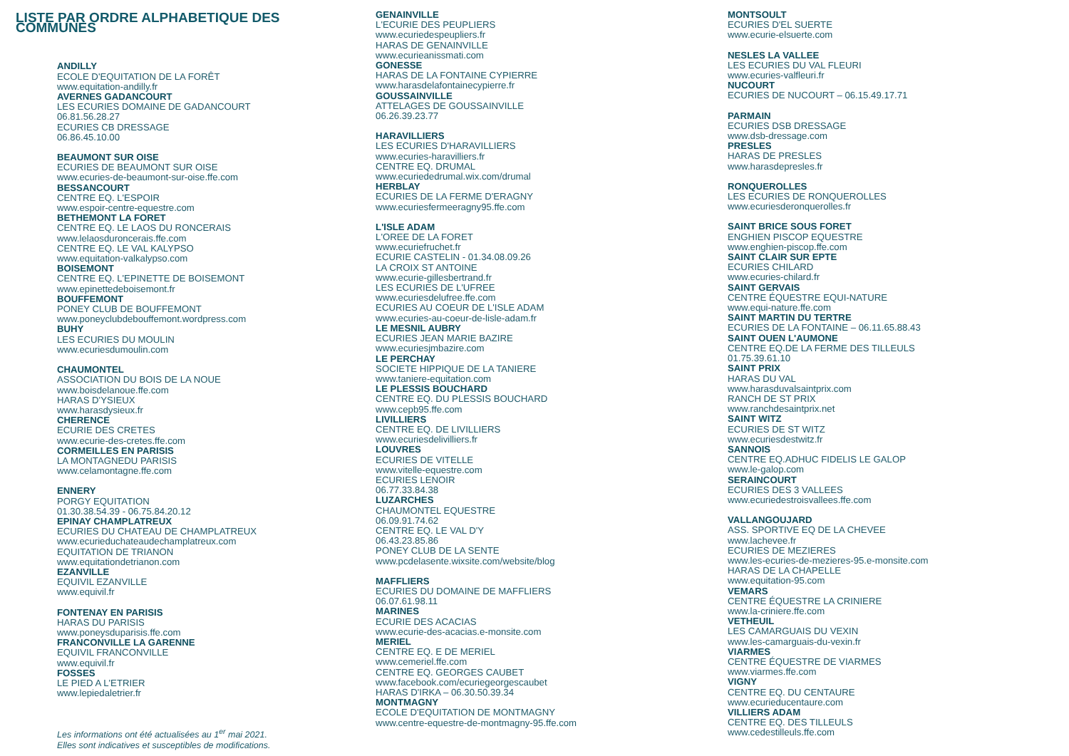LISTE PAR ORDRE ALPHABETIQUE DES COMMUNES
ANDILLY
ECOLE D'EQUITATION DE LA FORÊT
www.equitation-andilly.fr
AVERNES GADANCOURT
LES ECURIES DOMAINE DE GADANCOURT
06.81.56.28.27
ECURIES CB DRESSAGE
06.86.45.10.00
BEAUMONT SUR OISE
ECURIES DE BEAUMONT SUR OISE
www.ecuries-de-beaumont-sur-oise.ffe.com
BESSANCOURT
CENTRE EQ. L'ESPOIR
www.espoir-centre-equestre.com
BETHEMONT LA FORET
CENTRE EQ. LE LAOS DU RONCERAIS
www.lelaosduroncerais.ffe.com
CENTRE EQ. LE VAL KALYPSO
www.equitation-valkalypso.com
BOISEMONT
CENTRE EQ. L'EPINETTE DE BOISEMONT
www.epinettedeboisemont.fr
BOUFFEMONT
PONEY CLUB DE BOUFFEMONT
www.poneyclubdebouffemont.wordpress.com
BUHY
LES ECURIES DU MOULIN
www.ecuriesdumoulin.com
CHAUMONTEL
ASSOCIATION DU BOIS DE LA NOUE
www.boisdelanoue.ffe.com
HARAS D'YSIEUX
www.harasdysieux.fr
CHERENCE
ECURIE DES CRETES
www.ecurie-des-cretes.ffe.com
CORMEILLES EN PARISIS
LA MONTAGNEDU PARISIS
www.celamontagne.ffe.com
ENNERY
PORGY EQUITATION
01.30.38.54.39 - 06.75.84.20.12
EPINAY CHAMPLATREUX
ECURIES DU CHATEAU DE CHAMPLATREUX
www.ecurieduchateaudechamplatreux.com
EQUITATION DE TRIANON
www.equitationdetrianon.com
EZANVILLE
EQUIVIL EZANVILLE
www.equivil.fr
FONTENAY EN PARISIS
HARAS DU PARISIS
www.poneysduparisis.ffe.com
FRANCONVILLE LA GARENNE
EQUIVIL FRANCONVILLE
www.equivil.fr
FOSSES
LE PIED A L'ETRIER
www.lepiedaletrier.fr
Les informations ont été actualisées au 1<sup>er</sup> mai 2021.
Elles sont indicatives et susceptibles de modifications.
GENAINVILLE
L'ECURIE DES PEUPLIERS
www.ecuriedespeupliers.fr
HARAS DE GENAINVILLE
www.ecurieanissmati.com
GONESSE
HARAS DE LA FONTAINE CYPIERRE
www.harasdelafontainecypierre.fr
GOUSSAINVILLE
ATTELAGES DE GOUSSAINVILLE
06.26.39.23.77
HARAVILLIERS
LES ECURIES D'HARAVILLIERS
www.ecuries-haravilliers.fr
CENTRE EQ. DRUMAL
www.ecuriededrumal.wix.com/drumal
HERBLAY
ECURIES DE LA FERME D'ERAGNY
www.ecuriesfermeeragny95.ffe.com
L'ISLE ADAM
L'OREE DE LA FORET
www.ecuriefruchet.fr
ECURIE CASTELIN - 01.34.08.09.26
LA CROIX ST ANTOINE
www.ecurie-gillesbertrand.fr
LES ECURIES DE L'UFREE
www.ecuriesdelufree.ffe.com
ECURIES AU COEUR DE L'ISLE ADAM
www.ecuries-au-coeur-de-lisle-adam.fr
LE MESNIL AUBRY
ECURIES JEAN MARIE BAZIRE
www.ecuriesjmbazire.com
LE PERCHAY
SOCIETE HIPPIQUE DE LA TANIERE
www.taniere-equitation.com
LE PLESSIS BOUCHARD
CENTRE EQ. DU PLESSIS BOUCHARD
www.cepb95.ffe.com
LIVILLIERS
CENTRE EQ. DE LIVILLIERS
www.ecuriesdelivilliers.fr
LOUVRES
ECURIES DE VITELLE
www.vitelle-equestre.com
ECURIES LENOIR
06.77.33.84.38
LUZARCHES
CHAUMONTEL EQUESTRE
06.09.91.74.62
CENTRE EQ. LE VAL D'Y
06.43.23.85.86
PONEY CLUB DE LA SENTE
www.pcdelasente.wixsite.com/website/blog
MAFFLIERS
ECURIES DU DOMAINE DE MAFFLIERS
06.07.61.98.11
MARINES
ECURIE DES ACACIAS
www.ecurie-des-acacias.e-monsite.com
MERIEL
CENTRE EQ. E DE MERIEL
www.cemeriel.ffe.com
CENTRE EQ. GEORGES CAUBET
www.facebook.com/ecuriegeorgescaubet
HARAS D'IRKA – 06.30.50.39.34
MONTMAGNY
ECOLE D'EQUITATION DE MONTMAGNY
www.centre-equestre-de-montmagny-95.ffe.com
MONTSOULT
ECURIES D'EL SUERTE
www.ecurie-elsuerte.com
NESLES LA VALLEE
LES ECURIES DU VAL FLEURI
www.ecuries-valfleuri.fr
NUCOURT
ECURIES DE NUCOURT – 06.15.49.17.71
PARMAIN
ECURIES DSB DRESSAGE
www.dsb-dressage.com
PRESLES
HARAS DE PRESLES
www.harasdepresles.fr
RONQUEROLLES
LES ECURIES DE RONQUEROLLES
www.ecuriesderonquerolles.fr
SAINT BRICE SOUS FORET
ENGHIEN PISCOP EQUESTRE
www.enghien-piscop.ffe.com
SAINT CLAIR SUR EPTE
ECURIES CHILARD
www.ecuries-chilard.fr
SAINT GERVAIS
CENTRE ÉQUESTRE EQUI-NATURE
www.equi-nature.ffe.com
SAINT MARTIN DU TERTRE
ECURIES DE LA FONTAINE – 06.11.65.88.43
SAINT OUEN L'AUMONE
CENTRE EQ.DE LA FERME DES TILLEULS
01.75.39.61.10
SAINT PRIX
HARAS DU VAL
www.harasduvalsaintprix.com
RANCH DE ST PRIX
www.ranchdesaintprix.net
SAINT WITZ
ECURIES DE ST WITZ
www.ecuriesdestwitz.fr
SANNOIS
CENTRE EQ.ADHUC FIDELIS LE GALOP
www.le-galop.com
SERAINCOURT
ECURIES DES 3 VALLEES
www.ecuriedestroisvallees.ffe.com
VALLANGOUJARD
ASS. SPORTIVE EQ DE LA CHEVEE
www.lachevee.fr
ECURIES DE MEZIERES
www.les-ecuries-de-mezieres-95.e-monsite.com
HARAS DE LA CHAPELLE
www.equitation-95.com
VEMARS
CENTRE ÉQUESTRE LA CRINIERE
www.la-criniere.ffe.com
VETHEUIL
LES CAMARGUAIS DU VEXIN
www.les-camarguais-du-vexin.fr
VIARMES
CENTRE ÉQUESTRE DE VIARMES
www.viarmes.ffe.com
VIGNY
CENTRE EQ. DU CENTAURE
www.ecurieducentaure.com
VILLIERS ADAM
CENTRE EQ. DES TILLEULS
www.cedestilleuls.ffe.com